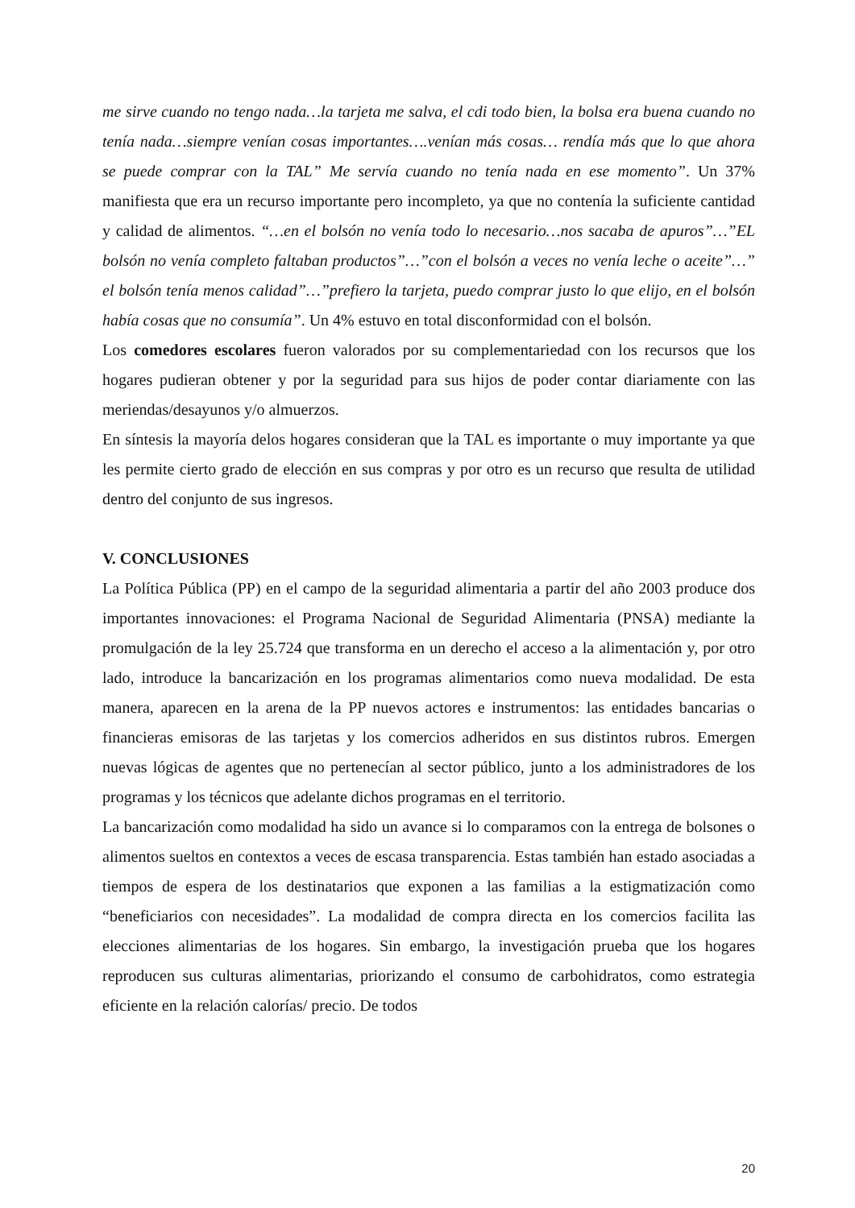me sirve cuando no tengo nada…la tarjeta me salva, el cdi todo bien, la bolsa era buena cuando no tenía nada…siempre venían cosas importantes….venían más cosas… rendía más que lo que ahora se puede comprar con la TAL” Me servía cuando no tenía nada en ese momento”. Un 37% manifiesta que era un recurso importante pero incompleto, ya que no contenía la suficiente cantidad y calidad de alimentos. “…en el bolsón no venía todo lo necesario…nos sacaba de apuros”…”EL bolsón no venía completo faltaban productos”…”con el bolsón a veces no venía leche o aceite”…” el bolsón tenía menos calidad”…”prefiero la tarjeta, puedo comprar justo lo que elijo, en el bolsón había cosas que no consumía”. Un 4% estuvo en total disconformidad con el bolsón.
Los comedores escolares fueron valorados por su complementariedad con los recursos que los hogares pudieran obtener y por la seguridad para sus hijos de poder contar diariamente con las meriendas/desayunos y/o almuerzos.
En síntesis la mayoría delos hogares consideran que la TAL es importante o muy importante ya que les permite cierto grado de elección en sus compras y por otro es un recurso que resulta de utilidad dentro del conjunto de sus ingresos.
V. CONCLUSIONES
La Política Pública (PP) en el campo de la seguridad alimentaria a partir del año 2003 produce dos importantes innovaciones: el Programa Nacional de Seguridad Alimentaria (PNSA) mediante la promulgación de la ley 25.724 que transforma en un derecho el acceso a la alimentación y, por otro lado, introduce la bancarización en los programas alimentarios como nueva modalidad. De esta manera, aparecen en la arena de la PP nuevos actores e instrumentos: las entidades bancarias o financieras emisoras de las tarjetas y los comercios adheridos en sus distintos rubros. Emergen nuevas lógicas de agentes que no pertenecían al sector público, junto a los administradores de los programas y los técnicos que adelante dichos programas en el territorio.
La bancarización como modalidad ha sido un avance si lo comparamos con la entrega de bolsones o alimentos sueltos en contextos a veces de escasa transparencia. Estas también han estado asociadas a tiempos de espera de los destinatarios que exponen a las familias a la estigmatización como “beneficiarios con necesidades”. La modalidad de compra directa en los comercios facilita las elecciones alimentarias de los hogares. Sin embargo, la investigación prueba que los hogares reproducen sus culturas alimentarias, priorizando el consumo de carbohidratos, como estrategia eficiente en la relación calorías/ precio. De todos
20